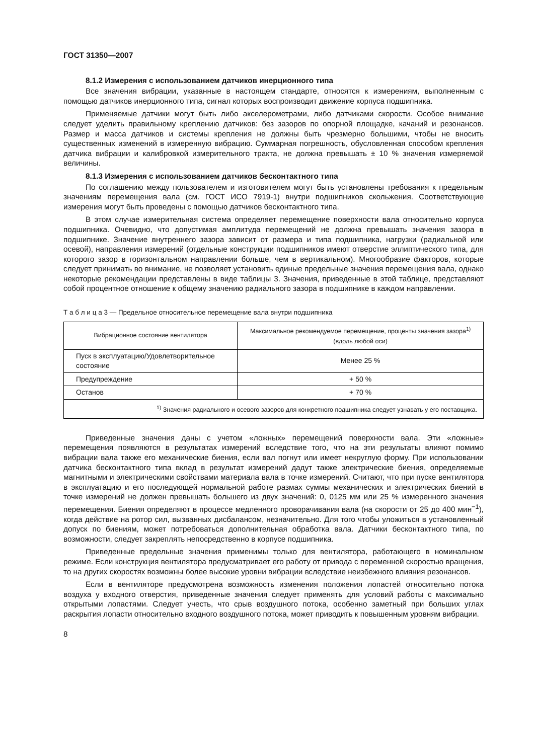ГОСТ 31350—2007
8.1.2 Измерения с использованием датчиков инерционного типа
Все значения вибрации, указанные в настоящем стандарте, относятся к измерениям, выполненным с помощью датчиков инерционного типа, сигнал которых воспроизводит движение корпуса подшипника.
Применяемые датчики могут быть либо акселерометрами, либо датчиками скорости. Особое внимание следует уделить правильному креплению датчиков: без зазоров по опорной площадке, качаний и резонансов. Размер и масса датчиков и системы крепления не должны быть чрезмерно большими, чтобы не вносить существенных изменений в измеренную вибрацию. Суммарная погрешность, обусловленная способом крепления датчика вибрации и калибровкой измерительного тракта, не должна превышать ± 10 % значения измеряемой величины.
8.1.3 Измерения с использованием датчиков бесконтактного типа
По соглашению между пользователем и изготовителем могут быть установлены требования к предельным значениям перемещения вала (см. ГОСТ ИСО 7919-1) внутри подшипников скольжения. Соответствующие измерения могут быть проведены с помощью датчиков бесконтактного типа.
В этом случае измерительная система определяет перемещение поверхности вала относительно корпуса подшипника. Очевидно, что допустимая амплитуда перемещений не должна превышать значения зазора в подшипнике. Значение внутреннего зазора зависит от размера и типа подшипника, нагрузки (радиальной или осевой), направления измерений (отдельные конструкции подшипников имеют отверстие эллиптического типа, для которого зазор в горизонтальном направлении больше, чем в вертикальном). Многообразие факторов, которые следует принимать во внимание, не позволяет установить единые предельные значения перемещения вала, однако некоторые рекомендации представлены в виде таблицы 3. Значения, приведенные в этой таблице, представляют собой процентное отношение к общему значению радиального зазора в подшипнике в каждом направлении.
Т а б л и ц а 3 — Предельное относительное перемещение вала внутри подшипника
| Вибрационное состояние вентилятора | Максимальное рекомендуемое перемещение, проценты значения зазора<sup>1)</sup> (вдоль любой оси) |
| --- | --- |
| Пуск в эксплуатацию/Удовлетворительное состояние | Менее 25 % |
| Предупреждение | + 50 % |
| Останов | + 70 % |
| <sup>1)</sup> Значения радиального и осевого зазоров для конкретного подшипника следует узнавать у его поставщика. | |
Приведенные значения даны с учетом «ложных» перемещений поверхности вала. Эти «ложные» перемещения появляются в результатах измерений вследствие того, что на эти результаты влияют помимо вибрации вала также его механические биения, если вал погнут или имеет некруглую форму. При использовании датчика бесконтактного типа вклад в результат измерений дадут также электрические биения, определяемые магнитными и электрическими свойствами материала вала в точке измерений. Считают, что при пуске вентилятора в эксплуатацию и его последующей нормальной работе размах суммы механических и электрических биений в точке измерений не должен превышать большего из двух значений: 0, 0125 мм или 25 % измеренного значения перемещения. Биения определяют в процессе медленного проворачивания вала (на скорости от 25 до 400 мин<sup>−1</sup>), когда действие на ротор сил, вызванных дисбалансом, незначительно. Для того чтобы уложиться в установленный допуск по биениям, может потребоваться дополнительная обработка вала. Датчики бесконтактного типа, по возможности, следует закреплять непосредственно в корпусе подшипника.
Приведенные предельные значения применимы только для вентилятора, работающего в номинальном режиме. Если конструкция вентилятора предусматривает его работу от привода с переменной скоростью вращения, то на других скоростях возможны более высокие уровни вибрации вследствие неизбежного влияния резонансов.
Если в вентиляторе предусмотрена возможность изменения положения лопастей относительно потока воздуха у входного отверстия, приведенные значения следует применять для условий работы с максимально открытыми лопастями. Следует учесть, что срыв воздушного потока, особенно заметный при больших углах раскрытия лопасти относительно входного воздушного потока, может приводить к повышенным уровням вибрации.
8